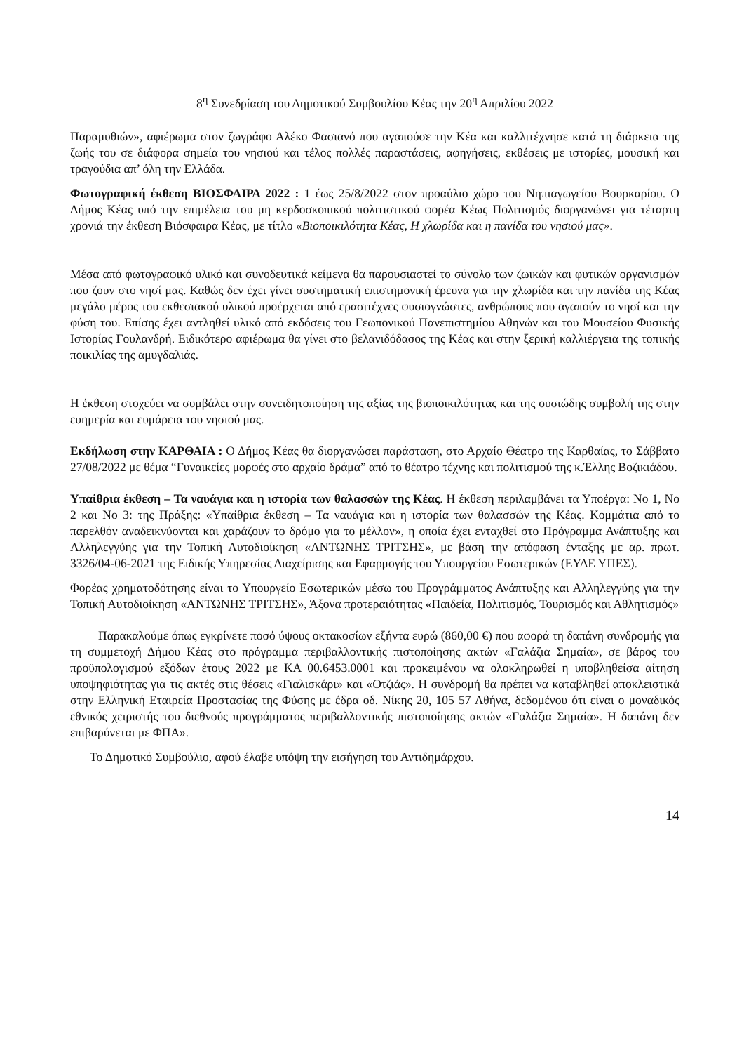8<sup>η</sup> Συνεδρίαση του Δημοτικού Συμβουλίου Κέας την 20<sup>η</sup> Απριλίου 2022
Παραμυθιών», αφιέρωμα στον ζωγράφο Αλέκο Φασιανό που αγαπούσε την Κέα και καλλιτέχνησε κατά τη διάρκεια της ζωής του σε διάφορα σημεία του νησιού και τέλος πολλές παραστάσεις, αφηγήσεις, εκθέσεις με ιστορίες, μουσική και τραγούδια απ’ όλη την Ελλάδα.
Φωτογραφική έκθεση ΒΙΟΣΦΑΙΡΑ 2022 : 1 έως 25/8/2022 στον προαύλιο χώρο του Νηπιαγωγείου Βουρκαρίου. Ο Δήμος Κέας υπό την επιμέλεια του μη κερδοσκοπικού πολιτιστικού φορέα Κέως Πολιτισμός διοργανώνει για τέταρτη χρονιά την έκθεση Βιόσφαιρα Κέας, με τίτλο «Βιοποικιλότητα Κέας, Η χλωρίδα και η πανίδα του νησιού μας».
Μέσα από φωτογραφικό υλικό και συνοδευτικά κείμενα θα παρουσιαστεί το σύνολο των ζωικών και φυτικών οργανισμών που ζουν στο νησί μας. Καθώς δεν έχει γίνει συστηματική επιστημονική έρευνα για την χλωρίδα και την πανίδα της Κέας μεγάλο μέρος του εκθεσιακού υλικού προέρχεται από ερασιτέχνες φυσιογνώστες, ανθρώπους που αγαπούν το νησί και την φύση του. Επίσης έχει αντληθεί υλικό από εκδόσεις του Γεωπονικού Πανεπιστημίου Αθηνών και του Μουσείου Φυσικής Ιστορίας Γουλανδρή. Ειδικότερο αφιέρωμα θα γίνει στο βελανιδόδασος της Κέας και στην ξερική καλλιέργεια της τοπικής ποικιλίας της αμυγδαλιάς.
Η έκθεση στοχεύει να συμβάλει στην συνειδητοποίηση της αξίας της βιοποικιλότητας και της ουσιώδης συμβολή της στην ευημερία και ευμάρεια του νησιού μας.
Εκδήλωση στην ΚΑΡΘΑΙΑ : Ο Δήμος Κέας θα διοργανώσει παράσταση, στο Αρχαίο Θέατρο της Καρθαίας, το Σάββατο 27/08/2022 με θέμα “Γυναικείες μορφές στο αρχαίο δράμα” από το θέατρο τέχνης και πολιτισμού της κ.Έλλης Βοζικιάδου.
Υπαίθρια έκθεση – Τα ναυάγια και η ιστορία των θαλασσών της Κέας. Η έκθεση περιλαμβάνει τα Υποέργα: Νο 1, Νο 2 και Νο 3: της Πράξης: «Υπαίθρια έκθεση – Τα ναυάγια και η ιστορία των θαλασσών της Κέας. Κομμάτια από το παρελθόν αναδεικνύονται και χαράζουν το δρόμο για το μέλλον», η οποία έχει ενταχθεί στο Πρόγραμμα Ανάπτυξης και Αλληλεγγύης για την Τοπική Αυτοδιοίκηση «ΑΝΤΩΝΗΣ ΤΡΙΤΣΗΣ», με βάση την απόφαση ένταξης με αρ. πρωτ. 3326/04-06-2021 της Ειδικής Υπηρεσίας Διαχείρισης και Εφαρμογής του Υπουργείου Εσωτερικών (ΕΥΔΕ ΥΠΕΣ).
Φορέας χρηματοδότησης είναι το Υπουργείο Εσωτερικών μέσω του Προγράμματος Ανάπτυξης και Αλληλεγγύης για την Τοπική Αυτοδιοίκηση «ΑΝΤΩΝΗΣ ΤΡΙΤΣΗΣ», Άξονα προτεραιότητας «Παιδεία, Πολιτισμός, Τουρισμός και Αθλητισμός»
Παρακαλούμε όπως εγκρίνετε ποσό ύψους οκτακοσίων εξήντα ευρώ (860,00 €) που αφορά τη δαπάνη συνδρομής για τη συμμετοχή Δήμου Κέας στο πρόγραμμα περιβαλλοντικής πιστοποίησης ακτών «Γαλάζια Σημαία», σε βάρος του προϋπολογισμού εξόδων έτους 2022 με ΚΑ 00.6453.0001 και προκειμένου να ολοκληρωθεί η υποβληθείσα αίτηση υποψηφιότητας για τις ακτές στις θέσεις «Γιαλισκάρι» και «Οτζιάς». Η συνδρομή θα πρέπει να καταβληθεί αποκλειστικά στην Ελληνική Εταιρεία Προστασίας της Φύσης με έδρα οδ. Νίκης 20, 105 57 Αθήνα, δεδομένου ότι είναι ο μοναδικός εθνικός χειριστής του διεθνούς προγράμματος περιβαλλοντικής πιστοποίησης ακτών «Γαλάζια Σημαία». Η δαπάνη δεν επιβαρύνεται με ΦΠΑ».
Το Δημοτικό Συμβούλιο, αφού έλαβε υπόψη την εισήγηση του Αντιδημάρχου.
14